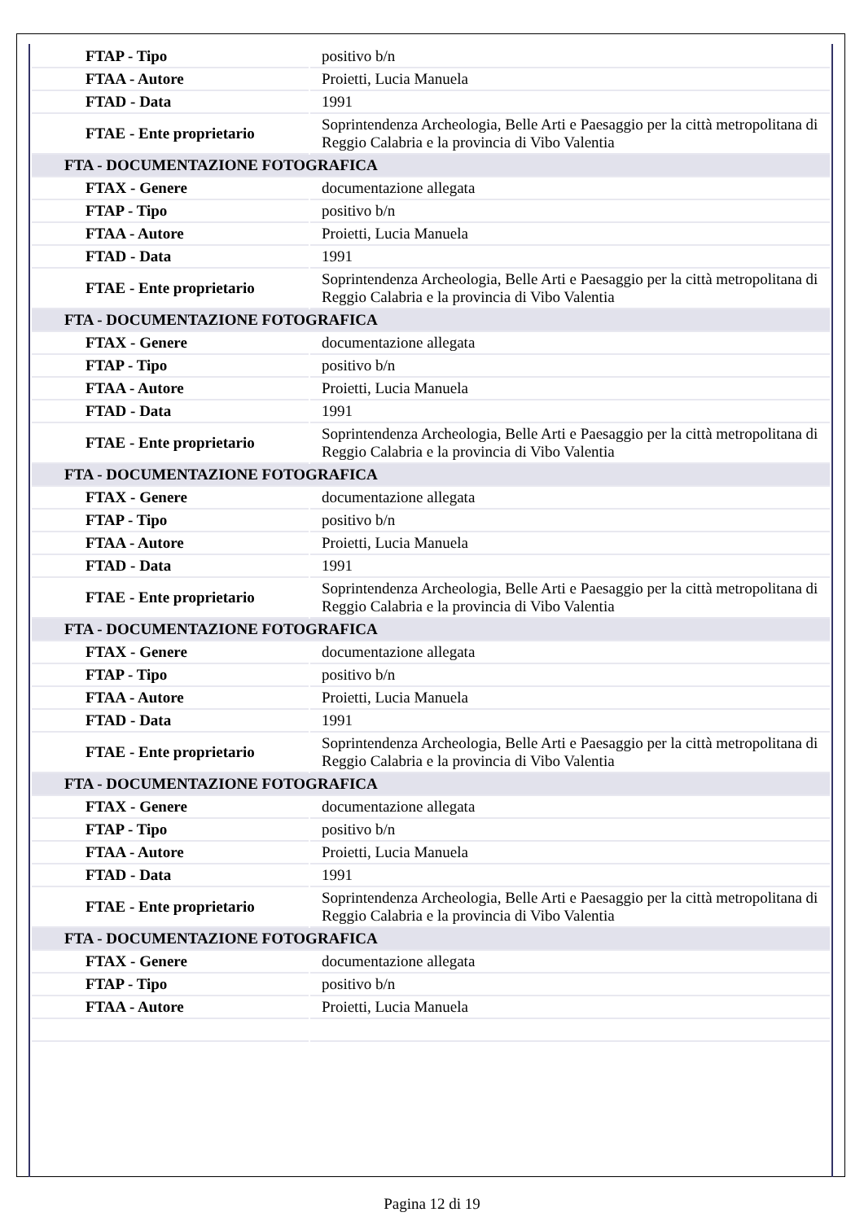| FTAP - Tipo | positivo b/n |
| FTAA - Autore | Proietti, Lucia Manuela |
| FTAD - Data | 1991 |
| FTAE - Ente proprietario | Soprintendenza Archeologia, Belle Arti e Paesaggio per la città metropolitana di Reggio Calabria e la provincia di Vibo Valentia |
| FTA - DOCUMENTAZIONE FOTOGRAFICA | |
| FTAX - Genere | documentazione allegata |
| FTAP - Tipo | positivo b/n |
| FTAA - Autore | Proietti, Lucia Manuela |
| FTAD - Data | 1991 |
| FTAE - Ente proprietario | Soprintendenza Archeologia, Belle Arti e Paesaggio per la città metropolitana di Reggio Calabria e la provincia di Vibo Valentia |
| FTA - DOCUMENTAZIONE FOTOGRAFICA | |
| FTAX - Genere | documentazione allegata |
| FTAP - Tipo | positivo b/n |
| FTAA - Autore | Proietti, Lucia Manuela |
| FTAD - Data | 1991 |
| FTAE - Ente proprietario | Soprintendenza Archeologia, Belle Arti e Paesaggio per la città metropolitana di Reggio Calabria e la provincia di Vibo Valentia |
| FTA - DOCUMENTAZIONE FOTOGRAFICA | |
| FTAX - Genere | documentazione allegata |
| FTAP - Tipo | positivo b/n |
| FTAA - Autore | Proietti, Lucia Manuela |
| FTAD - Data | 1991 |
| FTAE - Ente proprietario | Soprintendenza Archeologia, Belle Arti e Paesaggio per la città metropolitana di Reggio Calabria e la provincia di Vibo Valentia |
| FTA - DOCUMENTAZIONE FOTOGRAFICA | |
| FTAX - Genere | documentazione allegata |
| FTAP - Tipo | positivo b/n |
| FTAA - Autore | Proietti, Lucia Manuela |
| FTAD - Data | 1991 |
| FTAE - Ente proprietario | Soprintendenza Archeologia, Belle Arti e Paesaggio per la città metropolitana di Reggio Calabria e la provincia di Vibo Valentia |
| FTA - DOCUMENTAZIONE FOTOGRAFICA | |
| FTAX - Genere | documentazione allegata |
| FTAP - Tipo | positivo b/n |
| FTAA - Autore | Proietti, Lucia Manuela |
| FTAD - Data | 1991 |
| FTAE - Ente proprietario | Soprintendenza Archeologia, Belle Arti e Paesaggio per la città metropolitana di Reggio Calabria e la provincia di Vibo Valentia |
| FTA - DOCUMENTAZIONE FOTOGRAFICA | |
| FTAX - Genere | documentazione allegata |
| FTAP - Tipo | positivo b/n |
| FTAA - Autore | Proietti, Lucia Manuela |
Pagina 12 di 19